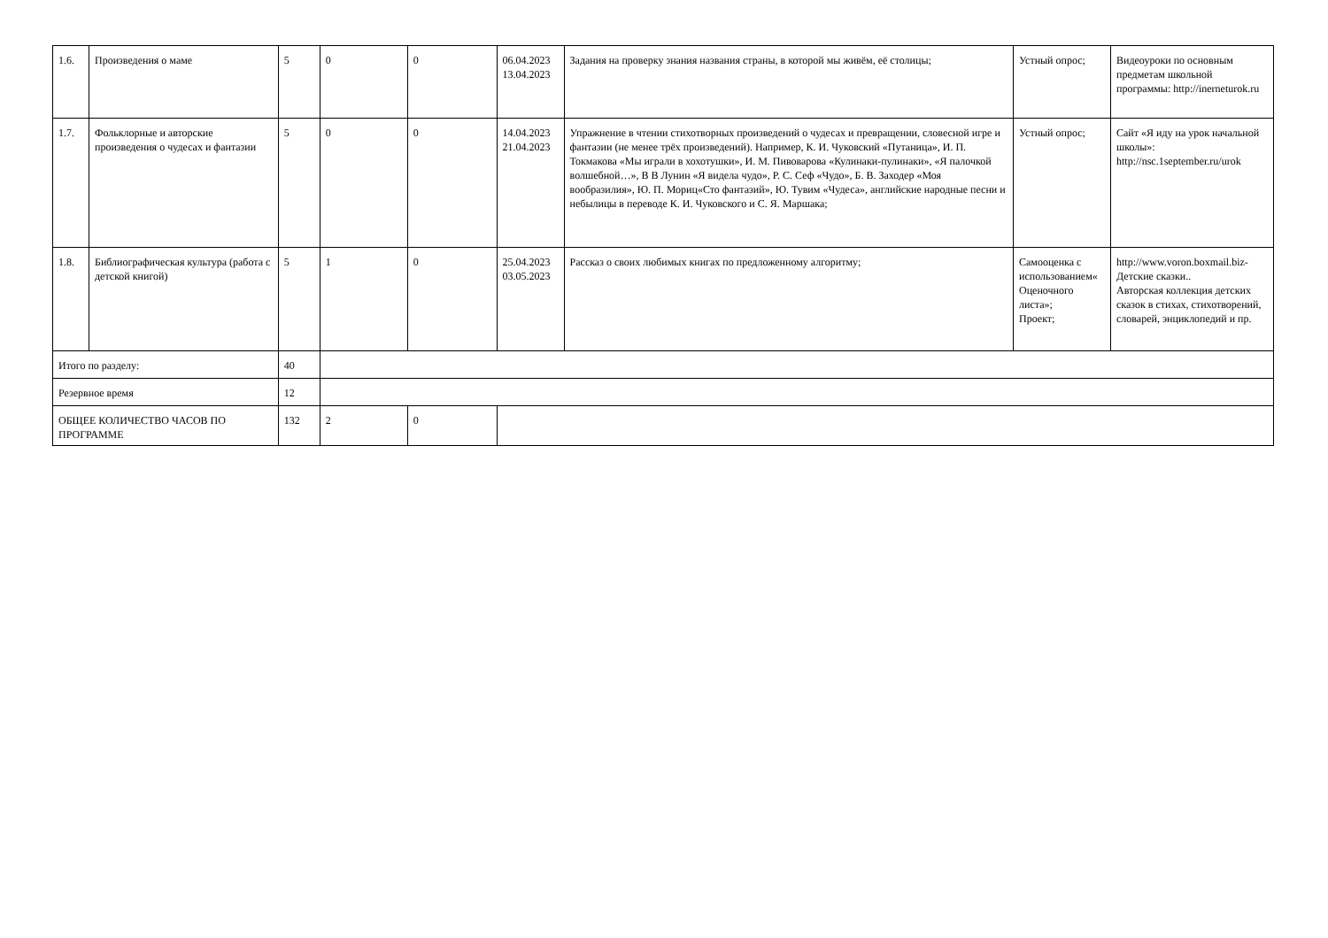| 1.6. | Произведения о маме | 5 | 0 | 0 | 06.04.2023 13.04.2023 | Задания на проверку знания названия страны, в которой мы живём, её столицы; | Устный опрос; | Видеоуроки по основным предметам школьной программы: http://inerneturok.ru |
| 1.7. | Фольклорные и авторские произведения о чудесах и фантазии | 5 | 0 | 0 | 14.04.2023 21.04.2023 | Упражнение в чтении стихотворных произведений о чудесах и превращении, словесной игре и фантазии (не менее трёх произведений). Например, К. И. Чуковский «Путаница», И. П. Токмакова «Мы играли в хохотушки», И. М. Пивоварова «Кулинаки-пулинаки», «Я палочкой волшебной…», В В Лунин «Я видела чудо», Р. С. Сеф «Чудо», Б. В. Заходер «Моя вообразилия», Ю. П. Мориц«Сто фантазий», Ю. Тувим «Чудеса», английские народные песни и небылицы в переводе К. И. Чуковского и С. Я. Маршака; | Устный опрос; | Сайт «Я иду на урок начальной школы»: http://nsc.1september.ru/urok |
| 1.8. | Библиографическая культура (работа с детской книгой) | 5 | 1 | 0 | 25.04.2023 03.05.2023 | Рассказ о своих любимых книгах по предложенному алгоритму; | Самооценка с использованием« Оценочного листа»; Проект; | http://www.voron.boxmail.biz- Детские сказки.. Авторская коллекция детских сказок в стихах, стихотворений, словарей, энциклопедий и пр. |
| Итого по разделу: | | 40 | | | | | | |
| Резервное время | | 12 | | | | | | |
| ОБЩЕЕ КОЛИЧЕСТВО ЧАСОВ ПО ПРОГРАММЕ | | 132 | 2 | 0 | | | | |